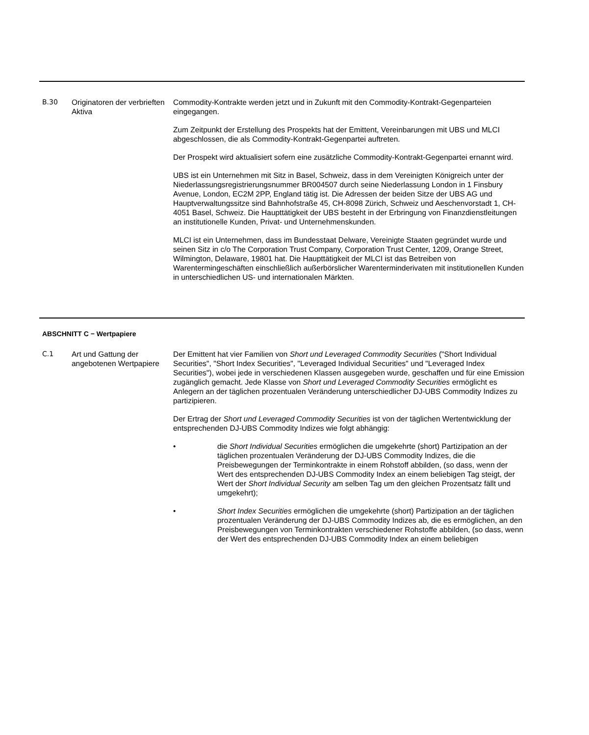| B.30 | Originatoren der verbrieften Aktiva | Commodity-Kontrakte werden jetzt und in Zukunft mit den Commodity-Kontrakt-Gegenparteien eingegangen. Zum Zeitpunkt der Erstellung des Prospekts hat der Emittent, Vereinbarungen mit UBS und MLCI abgeschlossen, die als Commodity-Kontrakt-Gegenpartei auftreten. Der Prospekt wird aktualisiert sofern eine zusätzliche Commodity-Kontrakt-Gegenpartei ernannt wird. UBS ist ein Unternehmen mit Sitz in Basel, Schweiz, dass in dem Vereinigten Königreich unter der Niederlassungsregistrierungsnummer BR004507 durch seine Niederlassung London in 1 Finsbury Avenue, London, EC2M 2PP, England tätig ist. Die Adressen der beiden Sitze der UBS AG und Hauptverwaltungssitze sind Bahnhofstraße 45, CH-8098 Zürich, Schweiz und Aeschenvorstadt 1, CH-4051 Basel, Schweiz. Die Haupttätigkeit der UBS besteht in der Erbringung von Finanzdienstleitungen an institutionelle Kunden, Privat- und Unternehmenskunden. MLCI ist ein Unternehmen, dass im Bundesstaat Delware, Vereinigte Staaten gegründet wurde und seinen Sitz in c/o The Corporation Trust Company, Corporation Trust Center, 1209, Orange Street, Wilmington, Delaware, 19801 hat. Die Haupttätigkeit der MLCI ist das Betreiben von Warentermingeschäften einschließlich außerbörslicher Warenterminderivaten mit institutionellen Kunden in unterschiedlichen US- und internationalen Märkten. |
ABSCHNITT C − Wertpapiere
| C.1 | Art und Gattung der angebotenen Wertpapiere | Der Emittent hat vier Familien von Short und Leveraged Commodity Securities ("Short Individual Securities", "Short Index Securities", "Leveraged Individual Securities" und "Leveraged Index Securities"), wobei jede in verschiedenen Klassen ausgegeben wurde, geschaffen und für eine Emission zugänglich gemacht. Jede Klasse von Short und Leveraged Commodity Securities ermöglicht es Anlegern an der täglichen prozentualen Veränderung unterschiedlicher DJ-UBS Commodity Indizes zu partizipieren. Der Ertrag der Short und Leveraged Commodity Securities ist von der täglichen Wertentwicklung der entsprechenden DJ-UBS Commodity Indizes wie folgt abhängig: • die Short Individual Securities ermöglichen die umgekehrte (short) Partizipation an der täglichen prozentualen Veränderung der DJ-UBS Commodity Indizes, die die Preisbewegungen der Terminkontrakte in einem Rohstoff abbilden, (so dass, wenn der Wert des entsprechenden DJ-UBS Commodity Index an einem beliebigen Tag steigt, der Wert der Short Individual Security am selben Tag um den gleichen Prozentsatz fällt und umgekehrt); • Short Index Securities ermöglichen die umgekehrte (short) Partizipation an der täglichen prozentualen Veränderung der DJ-UBS Commodity Indizes ab, die es ermöglichen, an den Preisbewegungen von Terminkontrakten verschiedener Rohstoffe abbilden, (so dass, wenn der Wert des entsprechenden DJ-UBS Commodity Index an einem beliebigen |